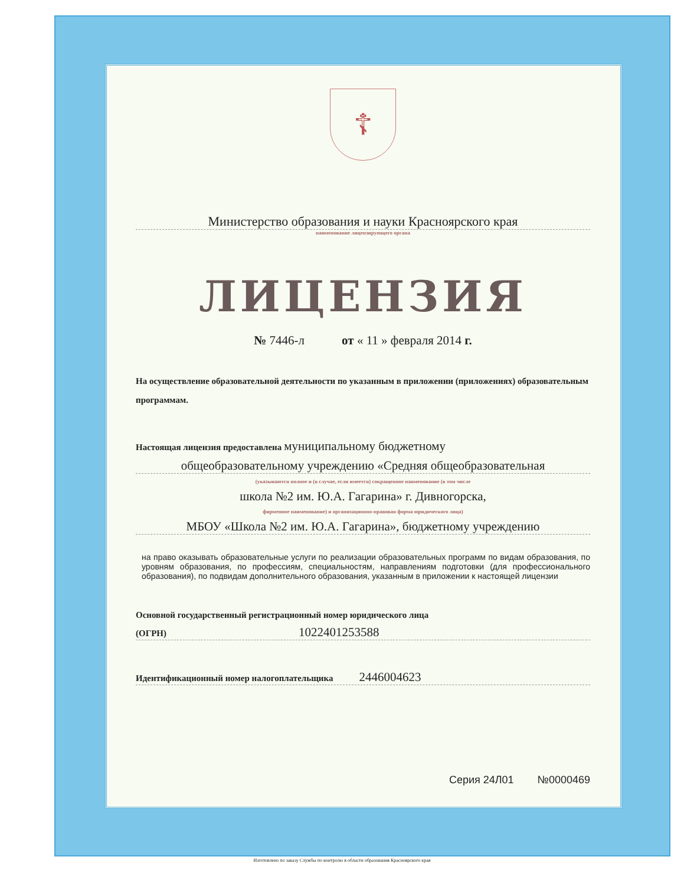☦
Министерство образования и науки Красноярского края
наименование лицензирующего органа
ЛИЦЕНЗИЯ
№ 7446-л от « 11 » февраля 2014 г.
На осуществление образовательной деятельности по указанным в приложении (приложениях) образовательным программам.
Настоящая лицензия предоставлена муниципальному бюджетному
общеобразовательному учреждению «Средняя общеобразовательная
(указываются полное и (в случае, если имеется) сокращенное наименование (в том числе
школа №2 им. Ю.А. Гагарина» г. Дивногорска,
фирменное наименование) и организационно-правовая форма юридического лица)
МБОУ «Школа №2 им. Ю.А. Гагарина», бюджетному учреждению
на право оказывать образовательные услуги по реализации образовательных программ по видам образования, по уровням образования, по профессиям, специальностям, направлениям подготовки (для профессионального образования), по подвидам дополнительного образования, указанным в приложении к настоящей лицензии
Основной государственный регистрационный номер юридического лица
(ОГРН) 1022401253588
Идентификационный номер налогоплательщика 2446004623
Серия 24Л01 №0000469
Изготовлено по заказу Службы по контролю в области образования Красноярского края